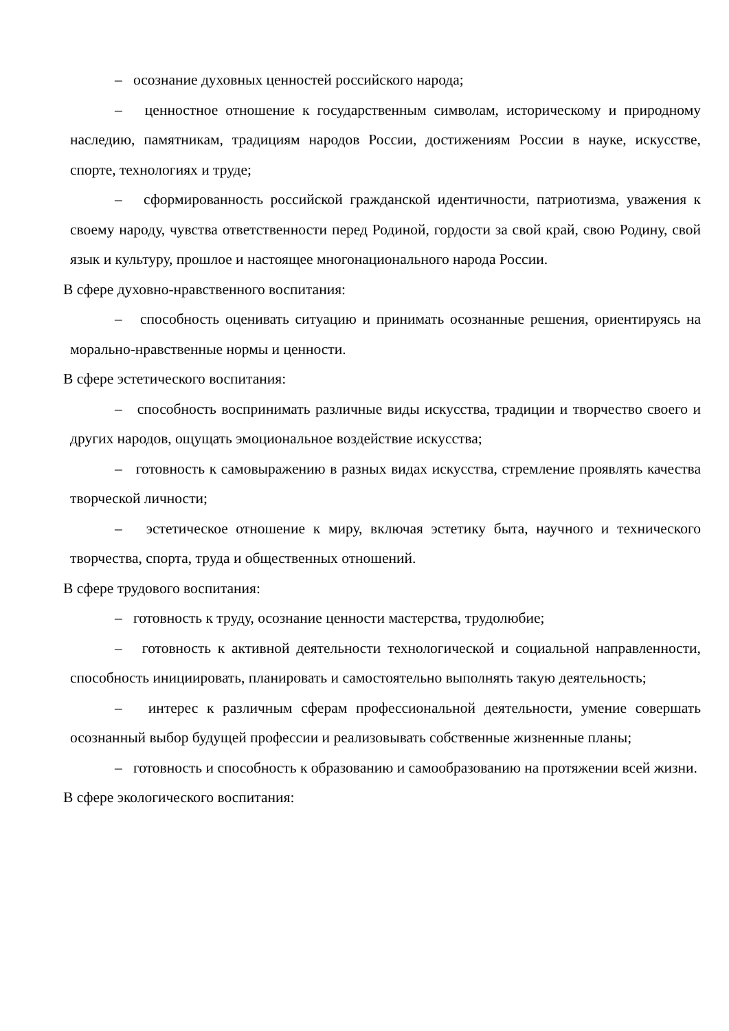– осознание духовных ценностей российского народа;
– ценностное отношение к государственным символам, историческому и природному наследию, памятникам, традициям народов России, достижениям России в науке, искусстве, спорте, технологиях и труде;
– сформированность российской гражданской идентичности, патриотизма, уважения к своему народу, чувства ответственности перед Родиной, гордости за свой край, свою Родину, свой язык и культуру, прошлое и настоящее многонационального народа России.
В сфере духовно-нравственного воспитания:
– способность оценивать ситуацию и принимать осознанные решения, ориентируясь на морально-нравственные нормы и ценности.
В сфере эстетического воспитания:
– способность воспринимать различные виды искусства, традиции и творчество своего и других народов, ощущать эмоциональное воздействие искусства;
– готовность к самовыражению в разных видах искусства, стремление проявлять качества творческой личности;
– эстетическое отношение к миру, включая эстетику быта, научного и технического творчества, спорта, труда и общественных отношений.
В сфере трудового воспитания:
– готовность к труду, осознание ценности мастерства, трудолюбие;
– готовность к активной деятельности технологической и социальной направленности, способность инициировать, планировать и самостоятельно выполнять такую деятельность;
– интерес к различным сферам профессиональной деятельности, умение совершать осознанный выбор будущей профессии и реализовывать собственные жизненные планы;
– готовность и способность к образованию и самообразованию на протяжении всей жизни.
В сфере экологического воспитания: